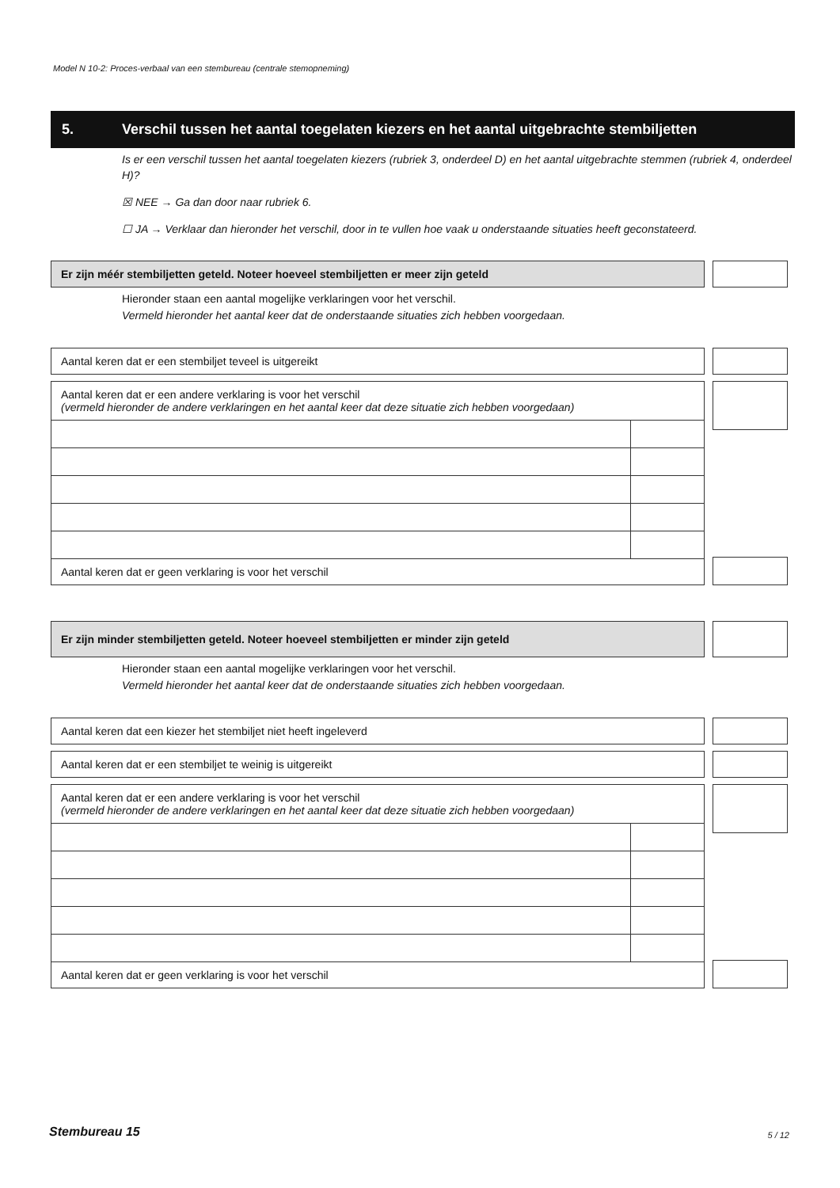Model N 10-2: Proces-verbaal van een stembureau (centrale stemopneming)
5. Verschil tussen het aantal toegelaten kiezers en het aantal uitgebrachte stembiljetten
Is er een verschil tussen het aantal toegelaten kiezers (rubriek 3, onderdeel D) en het aantal uitgebrachte stemmen (rubriek 4, onderdeel H)?
☒ NEE → Ga dan door naar rubriek 6.
☐ JA → Verklaar dan hieronder het verschil, door in te vullen hoe vaak u onderstaande situaties heeft geconstateerd.
Er zijn méér stembiljetten geteld. Noteer hoeveel stembiljetten er meer zijn geteld
Hieronder staan een aantal mogelijke verklaringen voor het verschil.
Vermeld hieronder het aantal keer dat de onderstaande situaties zich hebben voorgedaan.
Aantal keren dat er een stembiljet teveel is uitgereikt
Aantal keren dat er een andere verklaring is voor het verschil
(vermeld hieronder de andere verklaringen en het aantal keer dat deze situatie zich hebben voorgedaan)
Aantal keren dat er geen verklaring is voor het verschil
Er zijn minder stembiljetten geteld. Noteer hoeveel stembiljetten er minder zijn geteld
Hieronder staan een aantal mogelijke verklaringen voor het verschil.
Vermeld hieronder het aantal keer dat de onderstaande situaties zich hebben voorgedaan.
Aantal keren dat een kiezer het stembiljet niet heeft ingeleverd
Aantal keren dat er een stembiljet te weinig is uitgereikt
Aantal keren dat er een andere verklaring is voor het verschil
(vermeld hieronder de andere verklaringen en het aantal keer dat deze situatie zich hebben voorgedaan)
Aantal keren dat er geen verklaring is voor het verschil
Stembureau 15 5 / 12